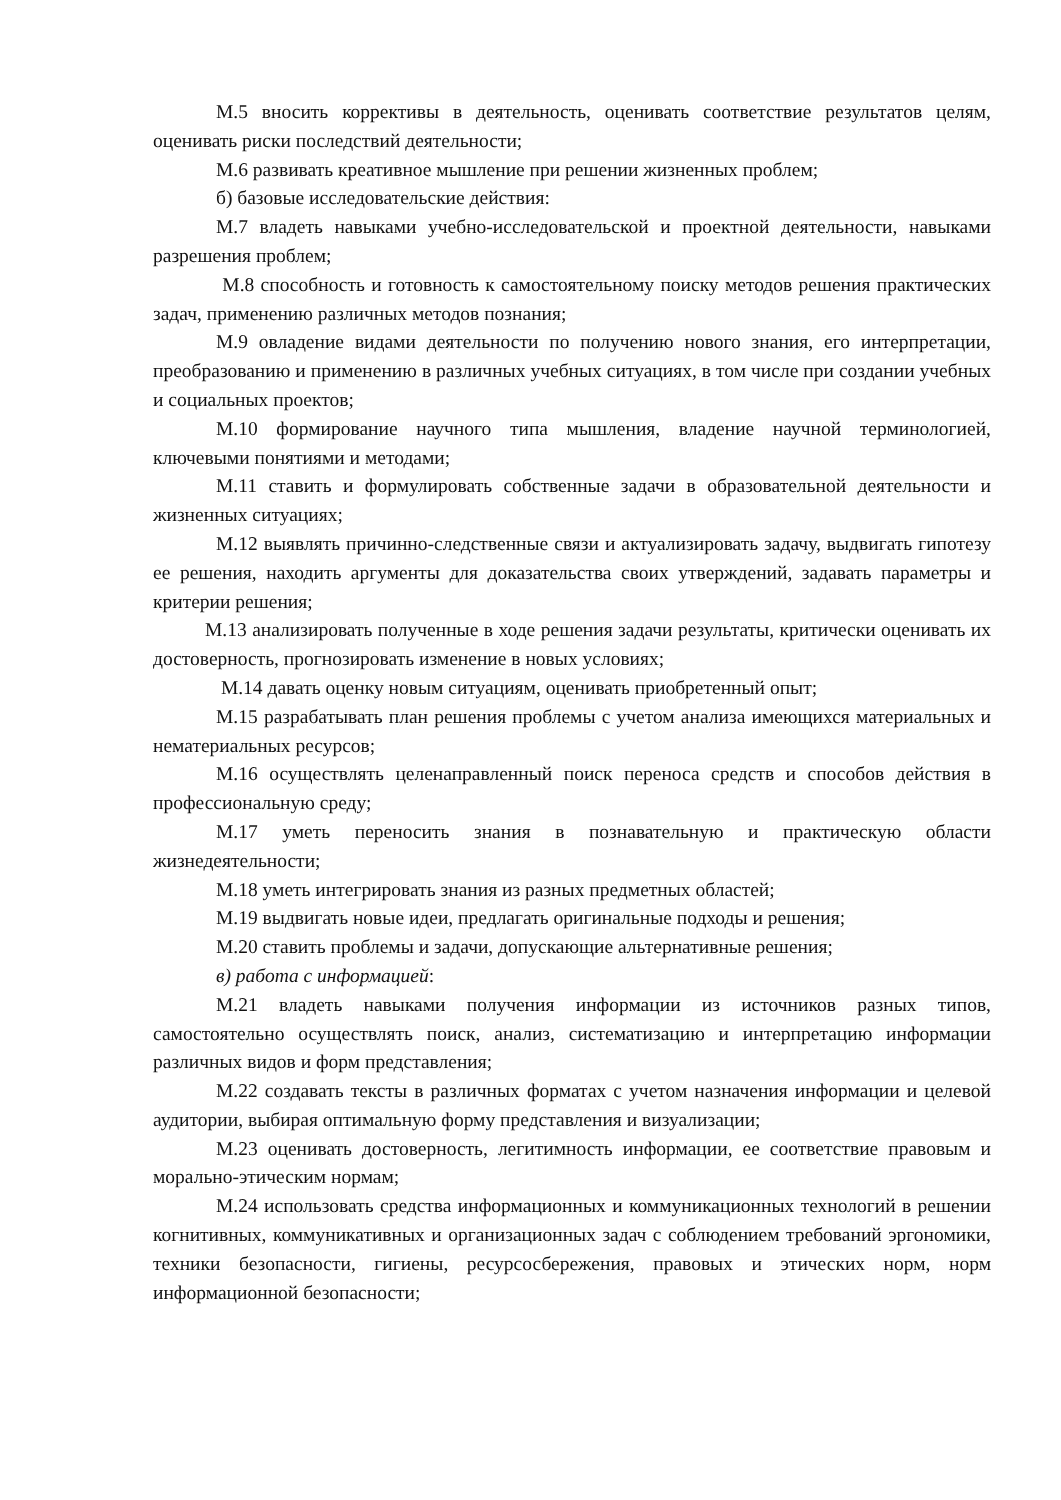М.5 вносить коррективы в деятельность, оценивать соответствие результатов целям, оценивать риски последствий деятельности;
М.6 развивать креативное мышление при решении жизненных проблем;
б) базовые исследовательские действия:
М.7 владеть навыками учебно-исследовательской и проектной деятельности, навыками разрешения проблем;
М.8 способность и готовность к самостоятельному поиску методов решения практических задач, применению различных методов познания;
М.9 овладение видами деятельности по получению нового знания, его интерпретации, преобразованию и применению в различных учебных ситуациях, в том числе при создании учебных и социальных проектов;
М.10 формирование научного типа мышления, владение научной терминологией, ключевыми понятиями и методами;
М.11 ставить и формулировать собственные задачи в образовательной деятельности и жизненных ситуациях;
М.12 выявлять причинно-следственные связи и актуализировать задачу, выдвигать гипотезу ее решения, находить аргументы для доказательства своих утверждений, задавать параметры и критерии решения;
М.13 анализировать полученные в ходе решения задачи результаты, критически оценивать их достоверность, прогнозировать изменение в новых условиях;
М.14 давать оценку новым ситуациям, оценивать приобретенный опыт;
М.15 разрабатывать план решения проблемы с учетом анализа имеющихся материальных и нематериальных ресурсов;
М.16 осуществлять целенаправленный поиск переноса средств и способов действия в профессиональную среду;
М.17 уметь переносить знания в познавательную и практическую области жизнедеятельности;
М.18 уметь интегрировать знания из разных предметных областей;
М.19 выдвигать новые идеи, предлагать оригинальные подходы и решения;
М.20 ставить проблемы и задачи, допускающие альтернативные решения;
в) работа с информацией:
М.21 владеть навыками получения информации из источников разных типов, самостоятельно осуществлять поиск, анализ, систематизацию и интерпретацию информации различных видов и форм представления;
М.22 создавать тексты в различных форматах с учетом назначения информации и целевой аудитории, выбирая оптимальную форму представления и визуализации;
М.23 оценивать достоверность, легитимность информации, ее соответствие правовым и морально-этическим нормам;
М.24 использовать средства информационных и коммуникационных технологий в решении когнитивных, коммуникативных и организационных задач с соблюдением требований эргономики, техники безопасности, гигиены, ресурсосбережения, правовых и этических норм, норм информационной безопасности;